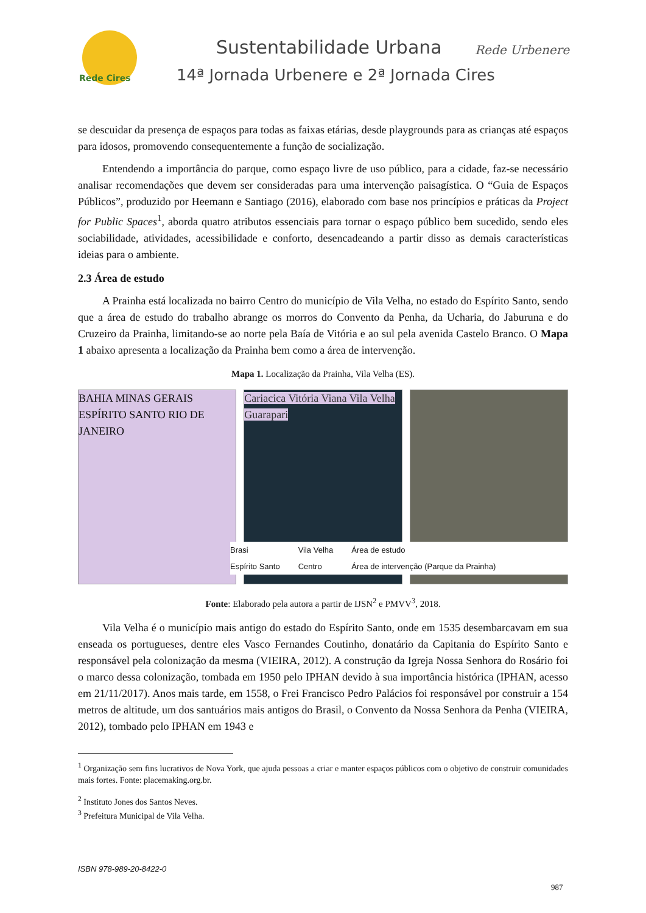Rede Cires
Sustentabilidade Urbana
14ª Jornada Urbenere e 2ª Jornada Cires
Rede Urbenere
se descuidar da presença de espaços para todas as faixas etárias, desde playgrounds para as crianças até espaços para idosos, promovendo consequentemente a função de socialização.
Entendendo a importância do parque, como espaço livre de uso público, para a cidade, faz-se necessário analisar recomendações que devem ser consideradas para uma intervenção paisagística. O “Guia de Espaços Públicos”, produzido por Heemann e Santiago (2016), elaborado com base nos princípios e práticas da Project for Public Spaces<sup>1</sup>, aborda quatro atributos essenciais para tornar o espaço público bem sucedido, sendo eles sociabilidade, atividades, acessibilidade e conforto, desencadeando a partir disso as demais características ideias para o ambiente.
2.3 Área de estudo
A Prainha está localizada no bairro Centro do município de Vila Velha, no estado do Espírito Santo, sendo que a área de estudo do trabalho abrange os morros do Convento da Penha, da Ucharia, do Jaburuna e do Cruzeiro da Prainha, limitando-se ao norte pela Baía de Vitória e ao sul pela avenida Castelo Branco. O Mapa 1 abaixo apresenta a localização da Prainha bem como a área de intervenção.
Mapa 1. Localização da Prainha, Vila Velha (ES).
BAHIA MINAS GERAIS ESPÍRITO SANTO RIO DE JANEIRO
Cariacica Vitória Viana Vila Velha Guarapari
Brasi
Espírito Santo
Vila Velha
Centro
Área de estudo
Área de intervenção (Parque da Prainha)
Fonte: Elaborado pela autora a partir de IJSN<sup>2</sup> e PMVV<sup>3</sup>, 2018.
Vila Velha é o município mais antigo do estado do Espírito Santo, onde em 1535 desembarcavam em sua enseada os portugueses, dentre eles Vasco Fernandes Coutinho, donatário da Capitania do Espírito Santo e responsável pela colonização da mesma (VIEIRA, 2012). A construção da Igreja Nossa Senhora do Rosário foi o marco dessa colonização, tombada em 1950 pelo IPHAN devido à sua importância histórica (IPHAN, acesso em 21/11/2017). Anos mais tarde, em 1558, o Frei Francisco Pedro Palácios foi responsável por construir a 154 metros de altitude, um dos santuários mais antigos do Brasil, o Convento da Nossa Senhora da Penha (VIEIRA, 2012), tombado pelo IPHAN em 1943 e
<sup>1</sup> Organização sem fins lucrativos de Nova York, que ajuda pessoas a criar e manter espaços públicos com o objetivo de construir comunidades mais fortes. Fonte: placemaking.org.br.
<sup>2</sup> Instituto Jones dos Santos Neves.
<sup>3</sup> Prefeitura Municipal de Vila Velha.
ISBN 978-989-20-8422-0
987